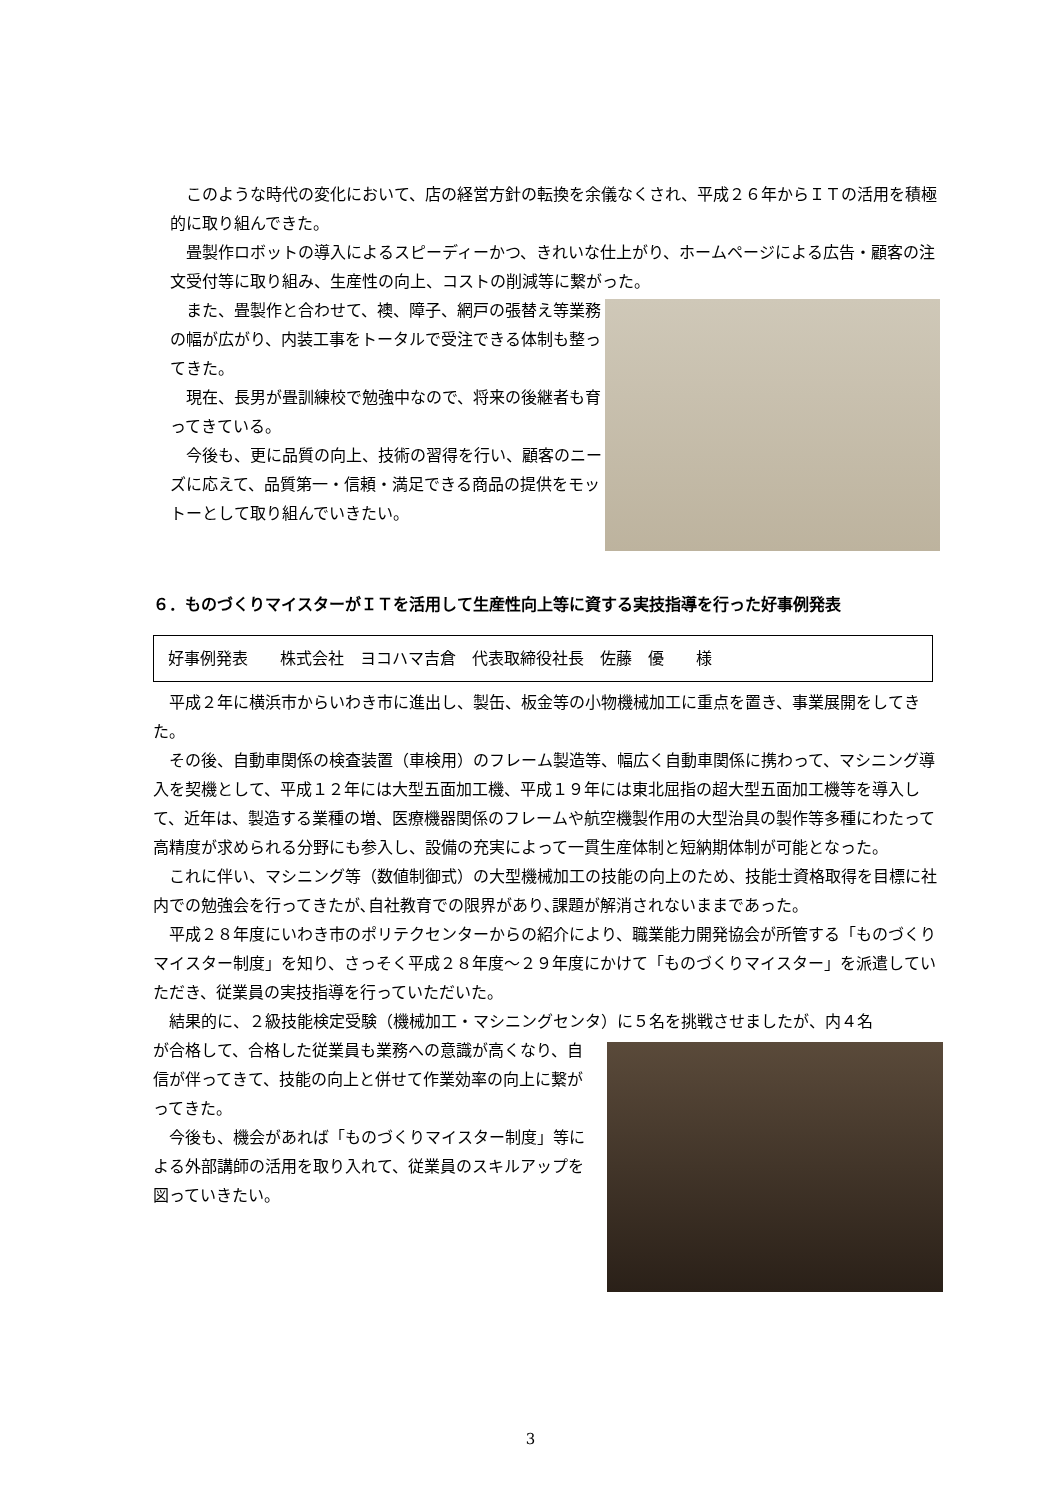このような時代の変化において、店の経営方針の転換を余儀なくされ、平成２６年からＩＴの活用を積極的に取り組んできた。
畳製作ロボットの導入によるスピーディーかつ、きれいな仕上がり、ホームページによる広告・顧客の注文受付等に取り組み、生産性の向上、コストの削減等に繋がった。
また、畳製作と合わせて、襖、障子、網戸の張替え等業務の幅が広がり、内装工事をトータルで受注できる体制も整ってきた。
現在、長男が畳訓練校で勉強中なので、将来の後継者も育ってきている。
今後も、更に品質の向上、技術の習得を行い、顧客のニーズに応えて、品質第一・信頼・満足できる商品の提供をモットーとして取り組んでいきたい。
６．ものづくりマイスターがＩＴを活用して生産性向上等に資する実技指導を行った好事例発表
好事例発表　　株式会社　ヨコハマ吉倉　代表取締役社長　佐藤　優　　様
平成２年に横浜市からいわき市に進出し、製缶、板金等の小物機械加工に重点を置き、事業展開をしてきた。
その後、自動車関係の検査装置（車検用）のフレーム製造等、幅広く自動車関係に携わって、マシニング導入を契機として、平成１２年には大型五面加工機、平成１９年には東北屈指の超大型五面加工機等を導入して、近年は、製造する業種の増、医療機器関係のフレームや航空機製作用の大型治具の製作等多種にわたって高精度が求められる分野にも参入し、設備の充実によって一貫生産体制と短納期体制が可能となった。
これに伴い、マシニング等（数値制御式）の大型機械加工の技能の向上のため、技能士資格取得を目標に社内での勉強会を行ってきたが､自社教育での限界があり､課題が解消されないままであった。
平成２８年度にいわき市のポリテクセンターからの紹介により、職業能力開発協会が所管する「ものづくりマイスター制度」を知り、さっそく平成２８年度～２９年度にかけて「ものづくりマイスター」を派遣していただき、従業員の実技指導を行っていただいた。
結果的に、２級技能検定受験（機械加工・マシニングセンタ）に５名を挑戦させましたが、内４名
が合格して、合格した従業員も業務への意識が高くなり、自信が伴ってきて、技能の向上と併せて作業効率の向上に繋がってきた。
今後も、機会があれば「ものづくりマイスター制度」等による外部講師の活用を取り入れて、従業員のスキルアップを図っていきたい。
3